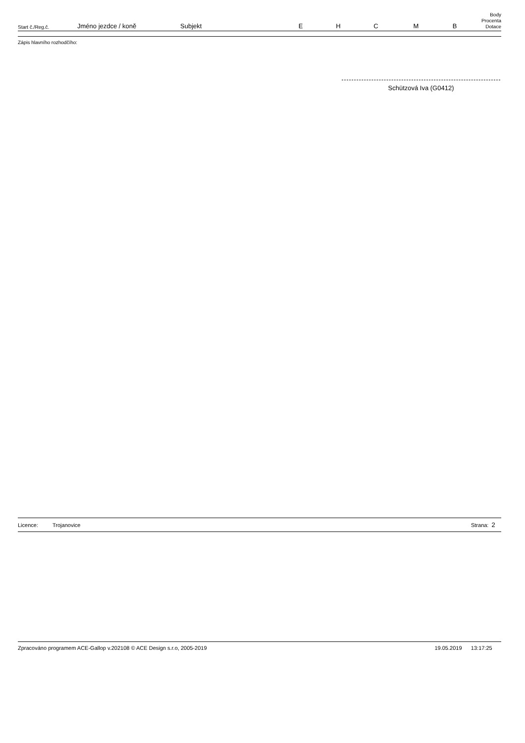| Start č./Reg.č. | Jméno jezdce / koně | Subjekt | E | H | C | M | B | Body Procenta Dotace |
| --- | --- | --- | --- | --- | --- | --- | --- | --- |
Zápis hlavního rozhodčího:
Schützová Iva (G0412)
Licence: Trojanovice Strana: 2
Zpracováno programem ACE-Gallop v.202108 © ACE Design s.r.o, 2005-2019 19.05.2019 13:17:25